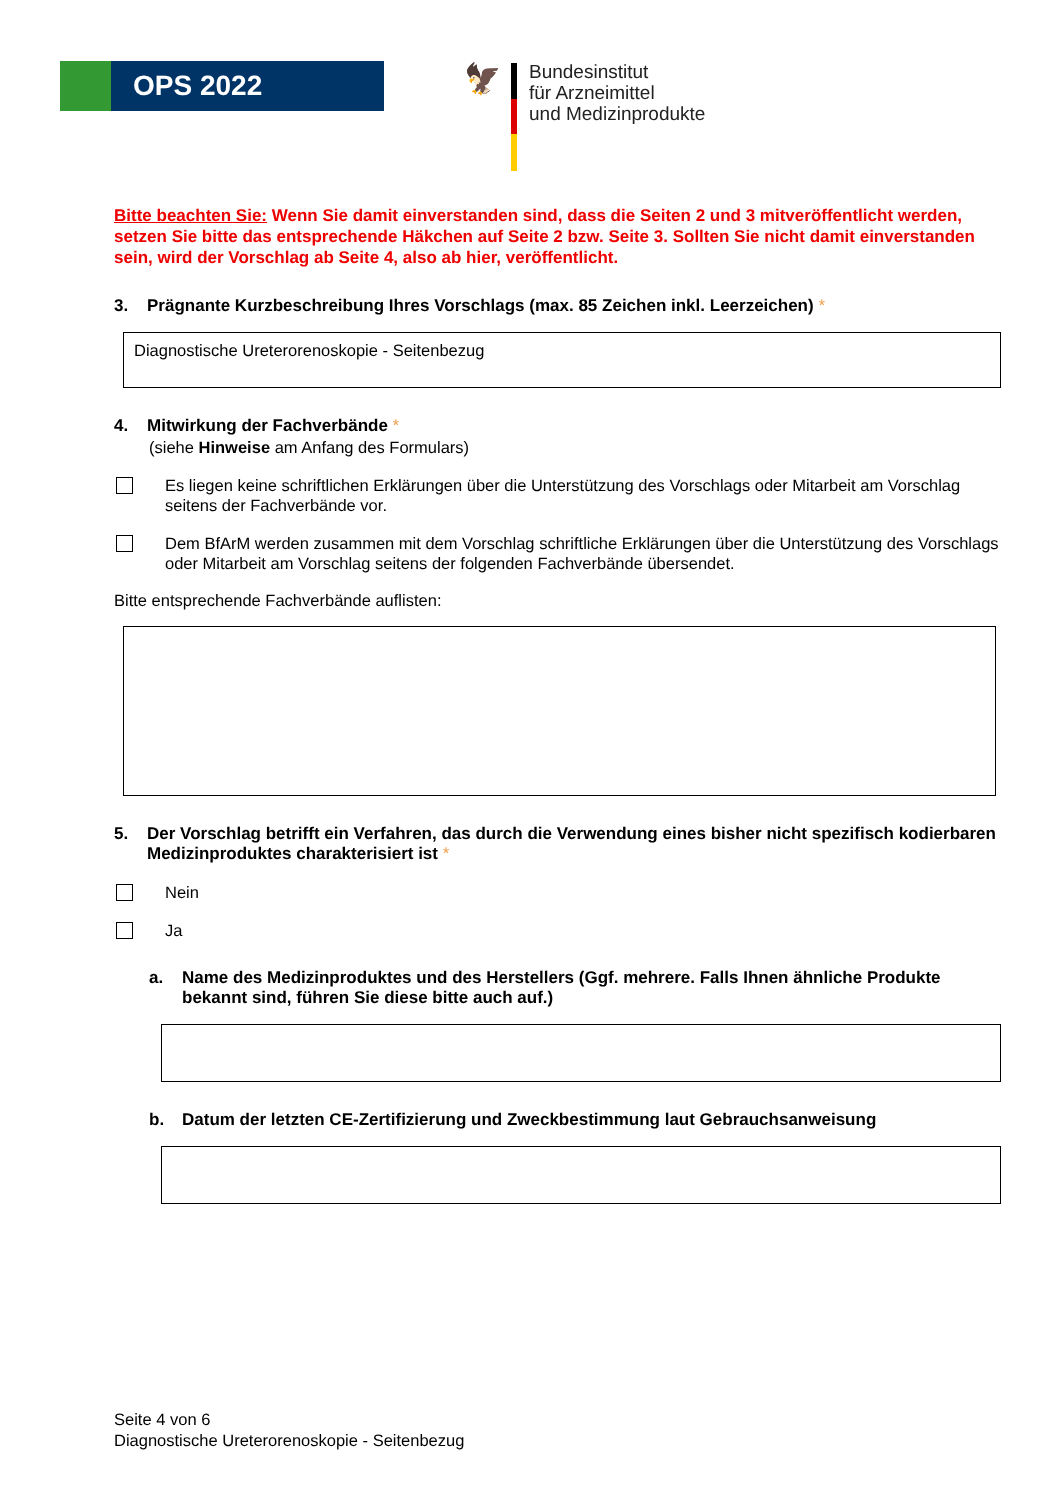OPS 2022
🦅
Bundesinstitut
für Arzneimittel
und Medizinprodukte
Bitte beachten Sie: Wenn Sie damit einverstanden sind, dass die Seiten 2 und 3 mitveröffentlicht werden, setzen Sie bitte das entsprechende Häkchen auf Seite 2 bzw. Seite 3. Sollten Sie nicht damit einverstanden sein, wird der Vorschlag ab Seite 4, also ab hier, veröffentlicht.
3. Prägnante Kurzbeschreibung Ihres Vorschlags (max. 85 Zeichen inkl. Leerzeichen) *
Diagnostische Ureterorenoskopie - Seitenbezug
4. Mitwirkung der Fachverbände *
(siehe Hinweise am Anfang des Formulars)
Es liegen keine schriftlichen Erklärungen über die Unterstützung des Vorschlags oder Mitarbeit am Vorschlag seitens der Fachverbände vor.
Dem BfArM werden zusammen mit dem Vorschlag schriftliche Erklärungen über die Unterstützung des Vorschlags oder Mitarbeit am Vorschlag seitens der folgenden Fachverbände übersendet.
Bitte entsprechende Fachverbände auflisten:
5. Der Vorschlag betrifft ein Verfahren, das durch die Verwendung eines bisher nicht spezifisch kodierbaren Medizinproduktes charakterisiert ist *
Nein
Ja
a. Name des Medizinproduktes und des Herstellers (Ggf. mehrere. Falls Ihnen ähnliche Produkte bekannt sind, führen Sie diese bitte auch auf.)
b. Datum der letzten CE-Zertifizierung und Zweckbestimmung laut Gebrauchsanweisung
Seite 4 von 6
Diagnostische Ureterorenoskopie - Seitenbezug